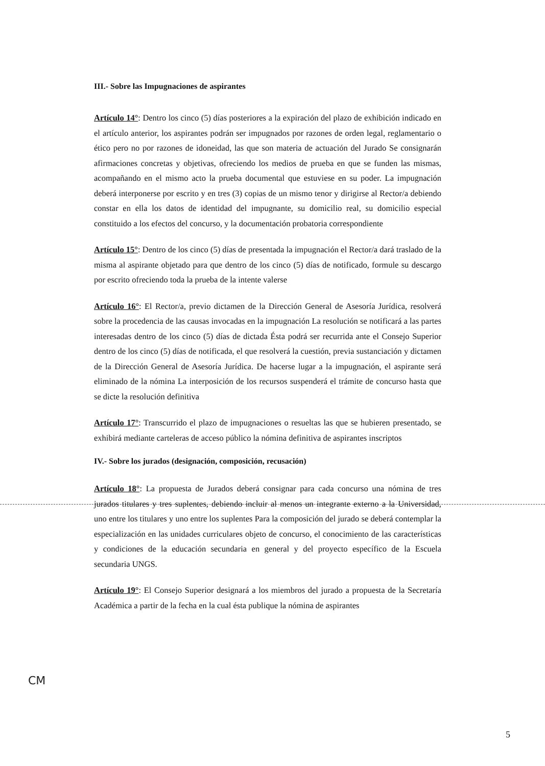III.- Sobre las Impugnaciones de aspirantes
Artículo 14°: Dentro los cinco (5) días posteriores a la expiración del plazo de exhibición indicado en el artículo anterior, los aspirantes podrán ser impugnados por razones de orden legal, reglamentario o ético pero no por razones de idoneidad, las que son materia de actuación del Jurado Se consignarán afirmaciones concretas y objetivas, ofreciendo los medios de prueba en que se funden las mismas, acompañando en el mismo acto la prueba documental que estuviese en su poder. La impugnación deberá interponerse por escrito y en tres (3) copias de un mismo tenor y dirigirse al Rector/a debiendo constar en ella los datos de identidad del impugnante, su domicilio real, su domicilio especial constituido a los efectos del concurso, y la documentación probatoria correspondiente
Artículo 15°: Dentro de los cinco (5) días de presentada la impugnación el Rector/a dará traslado de la misma al aspirante objetado para que dentro de los cinco (5) días de notificado, formule su descargo por escrito ofreciendo toda la prueba de la intente valerse
Artículo 16°: El Rector/a, previo dictamen de la Dirección General de Asesoría Jurídica, resolverá sobre la procedencia de las causas invocadas en la impugnación La resolución se notificará a las partes interesadas dentro de los cinco (5) días de dictada Ésta podrá ser recurrida ante el Consejo Superior dentro de los cinco (5) días de notificada, el que resolverá la cuestión, previa sustanciación y dictamen de la Dirección General de Asesoría Jurídica. De hacerse lugar a la impugnación, el aspirante será eliminado de la nómina La interposición de los recursos suspenderá el trámite de concurso hasta que se dicte la resolución definitiva
Artículo 17°: Transcurrido el plazo de impugnaciones o resueltas las que se hubieren presentado, se exhibirá mediante carteleras de acceso público la nómina definitiva de aspirantes inscriptos
IV.- Sobre los jurados (designación, composición, recusación)
Artículo 18°: La propuesta de Jurados deberá consignar para cada concurso una nómina de tres jurados titulares y tres suplentes, debiendo incluir al menos un integrante externo a la Universidad, uno entre los titulares y uno entre los suplentes Para la composición del jurado se deberá contemplar la especialización en las unidades curriculares objeto de concurso, el conocimiento de las características y condiciones de la educación secundaria en general y del proyecto específico de la Escuela secundaria UNGS.
Artículo 19°: El Consejo Superior designará a los miembros del jurado a propuesta de la Secretaría Académica a partir de la fecha en la cual ésta publique la nómina de aspirantes
CM
5